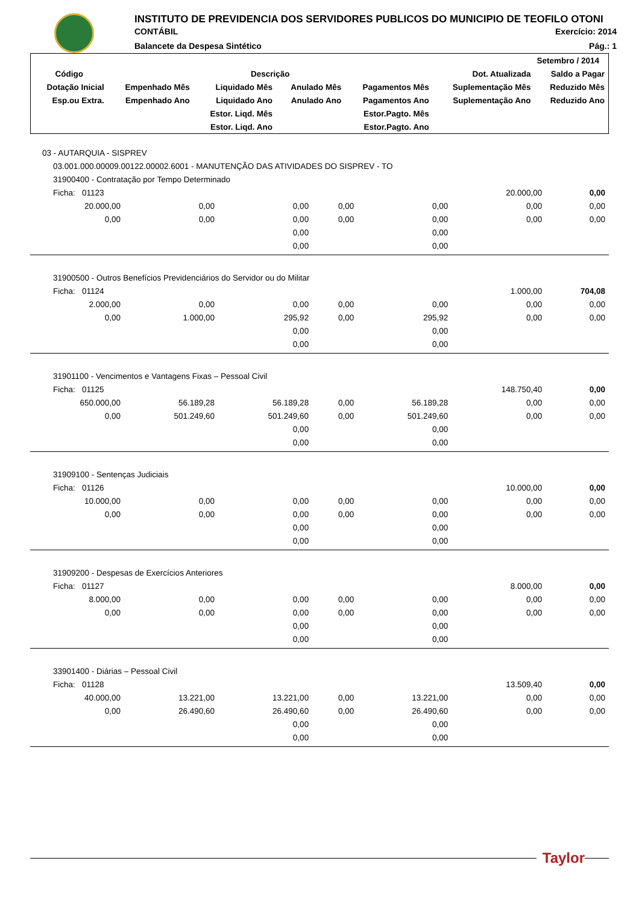INSTITUTO DE PREVIDENCIA DOS SERVIDORES PUBLICOS DO MUNICIPIO DE TEOFILO OTONI
CONTÁBIL Exercício: 2014
Balancete da Despesa Sintético Pág.: 1
| Setembro / 2014 | | | | | | |
| --- | --- | --- | --- | --- | --- | --- |
| Código | Descrição | | | | Dot. Atualizada | Saldo a Pagar |
| Dotação Inicial | Empenhado Mês | Liquidado Mês | Anulado Mês | Pagamentos Mês | Suplementação Mês | Reduzido Mês |
| Esp.ou Extra. | Empenhado Ano | Liquidado Ano | Anulado Ano | Pagamentos Ano | Suplementação Ano | Reduzido Ano |
| | | Estor. Liqd. Mês | | Estor.Pagto. Mês | | |
| | | Estor. Liqd. Ano | | Estor.Pagto. Ano | | |
| 03 - AUTARQUIA - SISPREV | | | | | | |
| 03.001.000.00009.00122.00002.6001 - MANUTENÇÃO DAS ATIVIDADES DO SISPREV - TO | | | | | | |
| 31900400 - Contratação por Tempo Determinado | | | | | | |
| Ficha: 01123 | | | | | 20.000,00 | 0,00 |
| 20.000,00 | 0,00 | 0,00 | 0,00 | 0,00 | 0,00 | 0,00 |
| 0,00 | 0,00 | 0,00 | 0,00 | 0,00 | 0,00 | 0,00 |
| | | 0,00 | | 0,00 | | |
| | | 0,00 | | 0,00 | | |
| 31900500 - Outros Benefícios Previdenciários do Servidor ou do Militar | | | | | | |
| Ficha: 01124 | | | | | 1.000,00 | 704,08 |
| 2.000,00 | 0,00 | 0,00 | 0,00 | 0,00 | 0,00 | 0,00 |
| 0,00 | 1.000,00 | 295,92 | 0,00 | 295,92 | 0,00 | 0,00 |
| | | 0,00 | | 0,00 | | |
| | | 0,00 | | 0,00 | | |
| 31901100 - Vencimentos e Vantagens Fixas – Pessoal Civil | | | | | | |
| Ficha: 01125 | | | | | 148.750,40 | 0,00 |
| 650.000,00 | 56.189,28 | 56.189,28 | 0,00 | 56.189,28 | 0,00 | 0,00 |
| 0,00 | 501.249,60 | 501.249,60 | 0,00 | 501.249,60 | 0,00 | 0,00 |
| | | 0,00 | | 0,00 | | |
| | | 0,00 | | 0,00 | | |
| 31909100 - Sentenças Judiciais | | | | | | |
| Ficha: 01126 | | | | | 10.000,00 | 0,00 |
| 10.000,00 | 0,00 | 0,00 | 0,00 | 0,00 | 0,00 | 0,00 |
| 0,00 | 0,00 | 0,00 | 0,00 | 0,00 | 0,00 | 0,00 |
| | | 0,00 | | 0,00 | | |
| | | 0,00 | | 0,00 | | |
| 31909200 - Despesas de Exercícios Anteriores | | | | | | |
| Ficha: 01127 | | | | | 8.000,00 | 0,00 |
| 8.000,00 | 0,00 | 0,00 | 0,00 | 0,00 | 0,00 | 0,00 |
| 0,00 | 0,00 | 0,00 | 0,00 | 0,00 | 0,00 | 0,00 |
| | | 0,00 | | 0,00 | | |
| | | 0,00 | | 0,00 | | |
| 33901400 - Diárias – Pessoal Civil | | | | | | |
| Ficha: 01128 | | | | | 13.509,40 | 0,00 |
| 40.000,00 | 13.221,00 | 13.221,00 | 0,00 | 13.221,00 | 0,00 | 0,00 |
| 0,00 | 26.490,60 | 26.490,60 | 0,00 | 26.490,60 | 0,00 | 0,00 |
| | | 0,00 | | 0,00 | | |
| | | 0,00 | | 0,00 | | |
Taylor